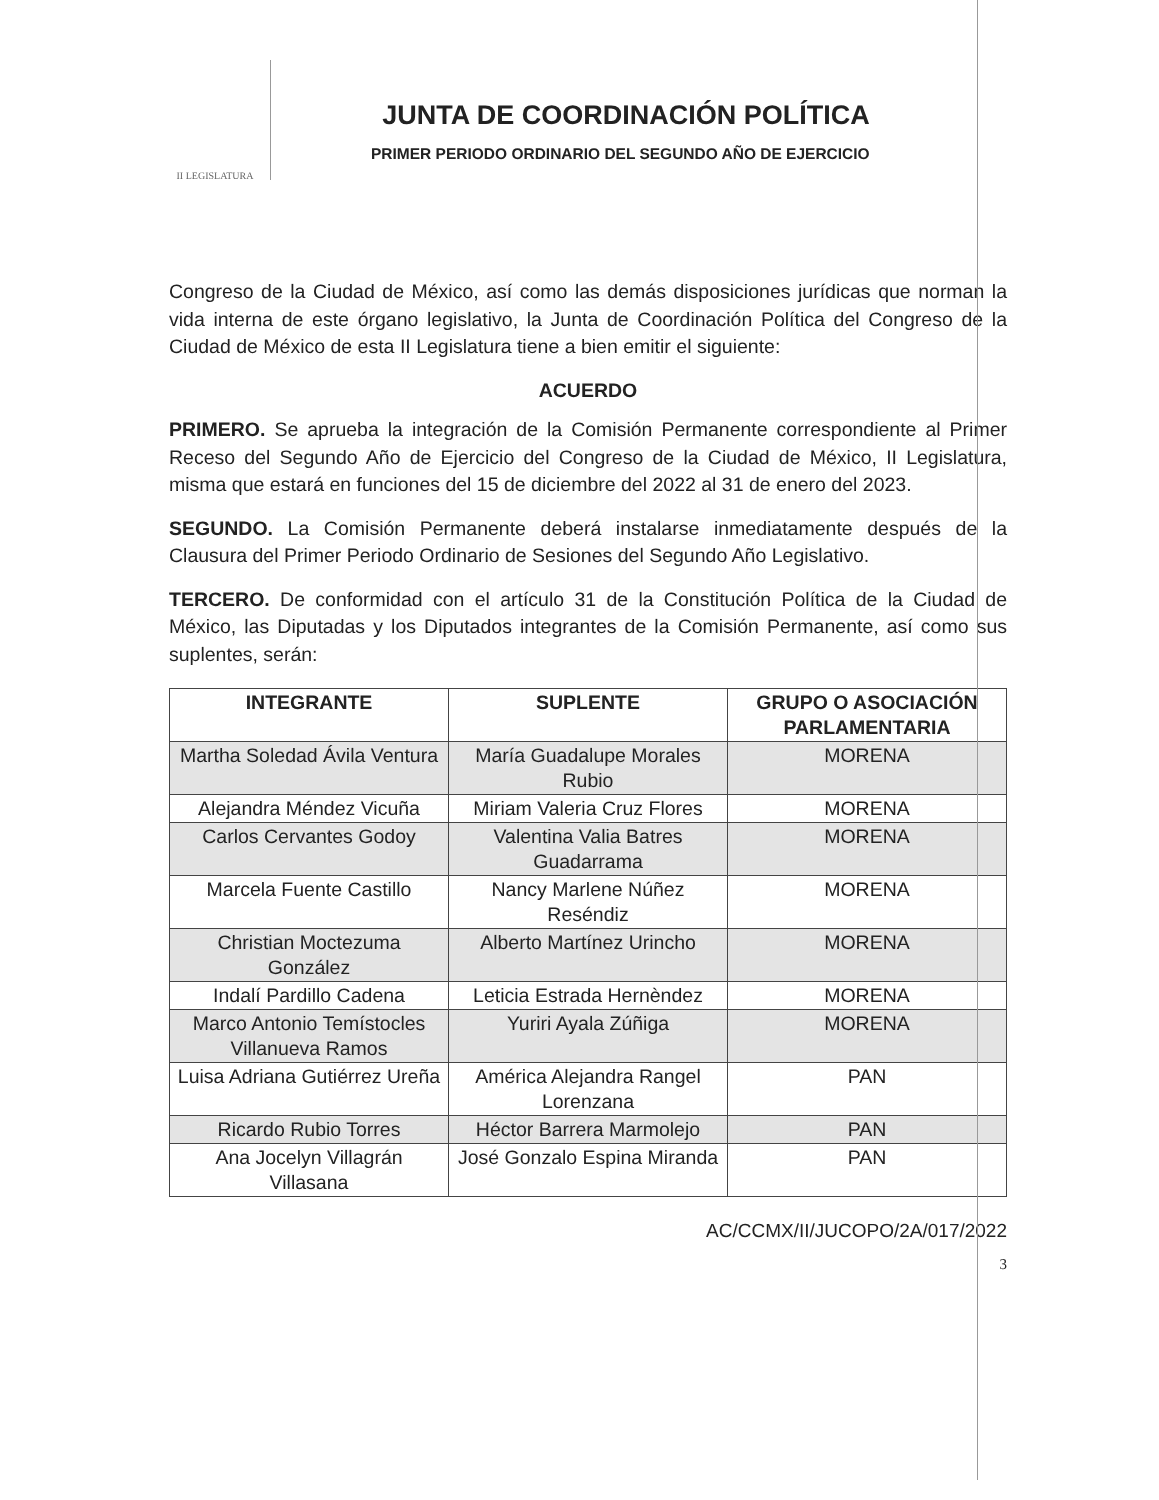II LEGISLATURA
JUNTA DE COORDINACIÓN POLÍTICA
PRIMER PERIODO ORDINARIO DEL SEGUNDO AÑO DE EJERCICIO
Congreso de la Ciudad de México, así como las demás disposiciones jurídicas que norman la vida interna de este órgano legislativo, la Junta de Coordinación Política del Congreso de la Ciudad de México de esta II Legislatura tiene a bien emitir el siguiente:
ACUERDO
PRIMERO. Se aprueba la integración de la Comisión Permanente correspondiente al Primer Receso del Segundo Año de Ejercicio del Congreso de la Ciudad de México, II Legislatura, misma que estará en funciones del 15 de diciembre del 2022 al 31 de enero del 2023.
SEGUNDO. La Comisión Permanente deberá instalarse inmediatamente después de la Clausura del Primer Periodo Ordinario de Sesiones del Segundo Año Legislativo.
TERCERO. De conformidad con el artículo 31 de la Constitución Política de la Ciudad de México, las Diputadas y los Diputados integrantes de la Comisión Permanente, así como sus suplentes, serán:
| INTEGRANTE | SUPLENTE | GRUPO O ASOCIACIÓN PARLAMENTARIA |
| --- | --- | --- |
| Martha Soledad Ávila Ventura | María Guadalupe Morales Rubio | MORENA |
| Alejandra Méndez Vicuña | Miriam Valeria Cruz Flores | MORENA |
| Carlos Cervantes Godoy | Valentina Valia Batres Guadarrama | MORENA |
| Marcela Fuente Castillo | Nancy Marlene Núñez Reséndiz | MORENA |
| Christian Moctezuma González | Alberto Martínez Urincho | MORENA |
| Indalí Pardillo Cadena | Leticia Estrada Hernèndez | MORENA |
| Marco Antonio Temístocles Villanueva Ramos | Yuriri Ayala Zúñiga | MORENA |
| Luisa Adriana Gutiérrez Ureña | América Alejandra Rangel Lorenzana | PAN |
| Ricardo Rubio Torres | Héctor Barrera Marmolejo | PAN |
| Ana Jocelyn Villagrán Villasana | José Gonzalo Espina Miranda | PAN |
AC/CCMX/II/JUCOPO/2A/017/2022
3